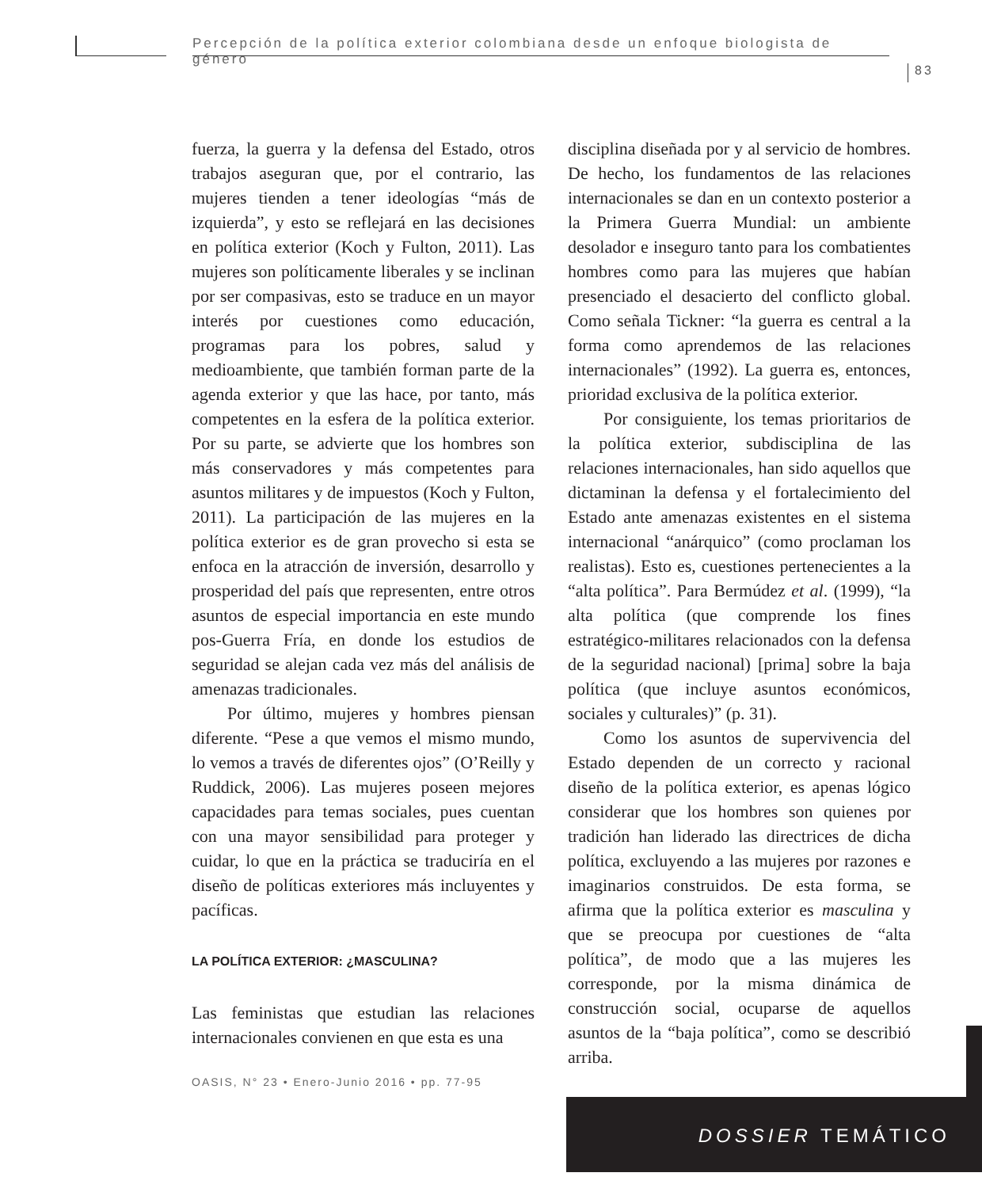Percepción de la política exterior colombiana desde un enfoque biologista de género
83
fuerza, la guerra y la defensa del Estado, otros trabajos aseguran que, por el contrario, las mujeres tienden a tener ideologías “más de izquierda”, y esto se reflejará en las decisiones en política exterior (Koch y Fulton, 2011). Las mujeres son políticamente liberales y se inclinan por ser compasivas, esto se traduce en un mayor interés por cuestiones como educación, programas para los pobres, salud y medioambiente, que también forman parte de la agenda exterior y que las hace, por tanto, más competentes en la esfera de la política exterior. Por su parte, se advierte que los hombres son más conservadores y más competentes para asuntos militares y de impuestos (Koch y Fulton, 2011). La participación de las mujeres en la política exterior es de gran provecho si esta se enfoca en la atracción de inversión, desarrollo y prosperidad del país que representen, entre otros asuntos de especial importancia en este mundo pos-Guerra Fría, en donde los estudios de seguridad se alejan cada vez más del análisis de amenazas tradicionales.
Por último, mujeres y hombres piensan diferente. “Pese a que vemos el mismo mundo, lo vemos a través de diferentes ojos” (O’Reilly y Ruddick, 2006). Las mujeres poseen mejores capacidades para temas sociales, pues cuentan con una mayor sensibilidad para proteger y cuidar, lo que en la práctica se traduciría en el diseño de políticas exteriores más incluyentes y pacíficas.
LA POLÍTICA EXTERIOR: ¿MASCULINA?
Las feministas que estudian las relaciones internacionales convienen en que esta es una
disciplina diseñada por y al servicio de hombres. De hecho, los fundamentos de las relaciones internacionales se dan en un contexto posterior a la Primera Guerra Mundial: un ambiente desolador e inseguro tanto para los combatientes hombres como para las mujeres que habían presenciado el desacierto del conflicto global. Como señala Tickner: “la guerra es central a la forma como aprendemos de las relaciones internacionales” (1992). La guerra es, entonces, prioridad exclusiva de la política exterior.
Por consiguiente, los temas prioritarios de la política exterior, subdisciplina de las relaciones internacionales, han sido aquellos que dictaminan la defensa y el fortalecimiento del Estado ante amenazas existentes en el sistema internacional “anárquico” (como proclaman los realistas). Esto es, cuestiones pertenecientes a la “alta política”. Para Bermúdez et al. (1999), “la alta política (que comprende los fines estratégico-militares relacionados con la defensa de la seguridad nacional) [prima] sobre la baja política (que incluye asuntos económicos, sociales y culturales)” (p. 31).
Como los asuntos de supervivencia del Estado dependen de un correcto y racional diseño de la política exterior, es apenas lógico considerar que los hombres son quienes por tradición han liderado las directrices de dicha política, excluyendo a las mujeres por razones e imaginarios construidos. De esta forma, se afirma que la política exterior es masculina y que se preocupa por cuestiones de “alta política”, de modo que a las mujeres les corresponde, por la misma dinámica de construcción social, ocuparse de aquellos asuntos de la “baja política”, como se describió arriba.
OASIS, N° 23 • Enero-Junio 2016 • pp. 77-95
DOSSIER TEMÁTICO